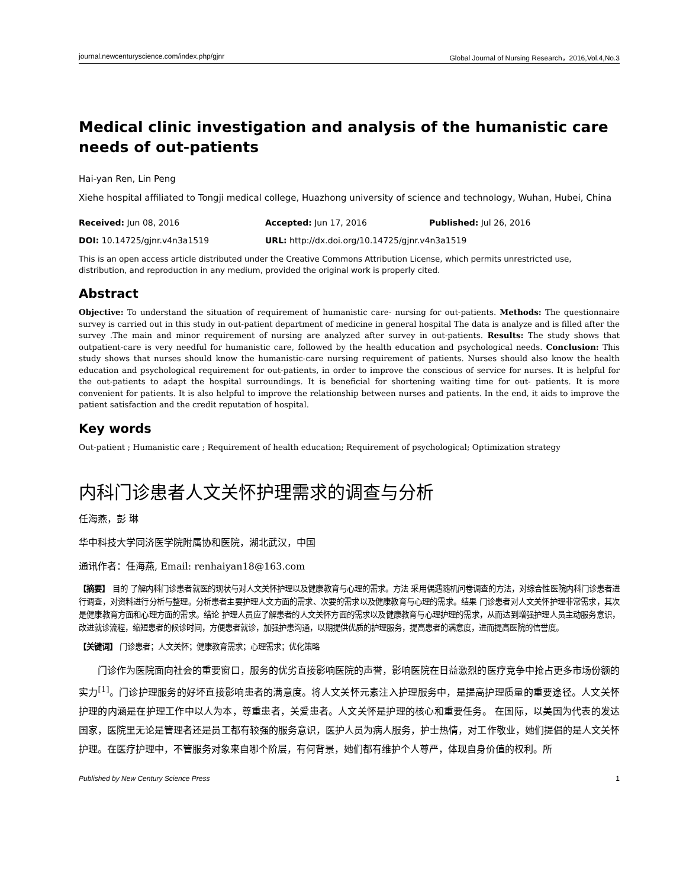journal.newcenturyscience.com/index.php/gjnr Global Journal of Nursing Research，2016,Vol.4,No.3
Medical clinic investigation and analysis of the humanistic care needs of out-patients
Hai-yan Ren, Lin Peng
Xiehe hospital affiliated to Tongji medical college, Huazhong university of science and technology, Wuhan, Hubei, China
Received: Jun 08, 2016 Accepted: Jun 17, 2016 Published: Jul 26, 2016
DOI: 10.14725/gjnr.v4n3a1519 URL: http://dx.doi.org/10.14725/gjnr.v4n3a1519
This is an open access article distributed under the Creative Commons Attribution License, which permits unrestricted use, distribution, and reproduction in any medium, provided the original work is properly cited.
Abstract
Objective: To understand the situation of requirement of humanistic care- nursing for out-patients. Methods: The questionnaire survey is carried out in this study in out-patient department of medicine in general hospital The data is analyze and is filled after the survey .The main and minor requirement of nursing are analyzed after survey in out-patients. Results: The study shows that outpatient-care is very needful for humanistic care, followed by the health education and psychological needs. Conclusion: This study shows that nurses should know the humanistic-care nursing requirement of patients. Nurses should also know the health education and psychological requirement for out-patients, in order to improve the conscious of service for nurses. It is helpful for the out-patients to adapt the hospital surroundings. It is beneficial for shortening waiting time for out- patients. It is more convenient for patients. It is also helpful to improve the relationship between nurses and patients. In the end, it aids to improve the patient satisfaction and the credit reputation of hospital.
Key words
Out-patient ; Humanistic care ; Requirement of health education; Requirement of psychological; Optimization strategy
内科门诊患者人文关怀护理需求的调查与分析
任海燕，彭 琳
华中科技大学同济医学院附属协和医院，湖北武汉，中国
通讯作者：任海燕, Email: renhaiyan18@163.com
【摘要】 目的 了解内科门诊患者就医的现状与对人文关怀护理以及健康教育与心理的需求。方法 采用偶遇随机问卷调查的方法，对综合性医院内科门诊患者进行调查，对资料进行分析与整理。分析患者主要护理人文方面的需求、次要的需求以及健康教育与心理的需求。结果 门诊患者对人文关怀护理非常需求，其次是健康教育方面和心理方面的需求。结论 护理人员应了解患者的人文关怀方面的需求以及健康教育与心理护理的需求，从而达到增强护理人员主动服务意识，改进就诊流程，缩短患者的候诊时间，方便患者就诊，加强护患沟通，以期提供优质的护理服务，提高患者的满意度，进而提高医院的信誉度。
【关键词】 门诊患者；人文关怀；健康教育需求；心理需求；优化策略
门诊作为医院面向社会的重要窗口，服务的优劣直接影响医院的声誉，影响医院在日益激烈的医疗竞争中抢占更多市场份额的实力<sup>[1]</sup>。门诊护理服务的好坏直接影响患者的满意度。将人文关怀元素注入护理服务中，是提高护理质量的重要途径。人文关怀护理的内涵是在护理工作中以人为本，尊重患者，关爱患者。人文关怀是护理的核心和重要任务。 在国际，以美国为代表的发达国家，医院里无论是管理者还是员工都有较强的服务意识，医护人员为病人服务，护士热情，对工作敬业，她们提倡的是人文关怀护理。在医疗护理中，不管服务对象来自哪个阶层，有何背景，她们都有维护个人尊严，体现自身价值的权利。所
Published by New Century Science Press 1